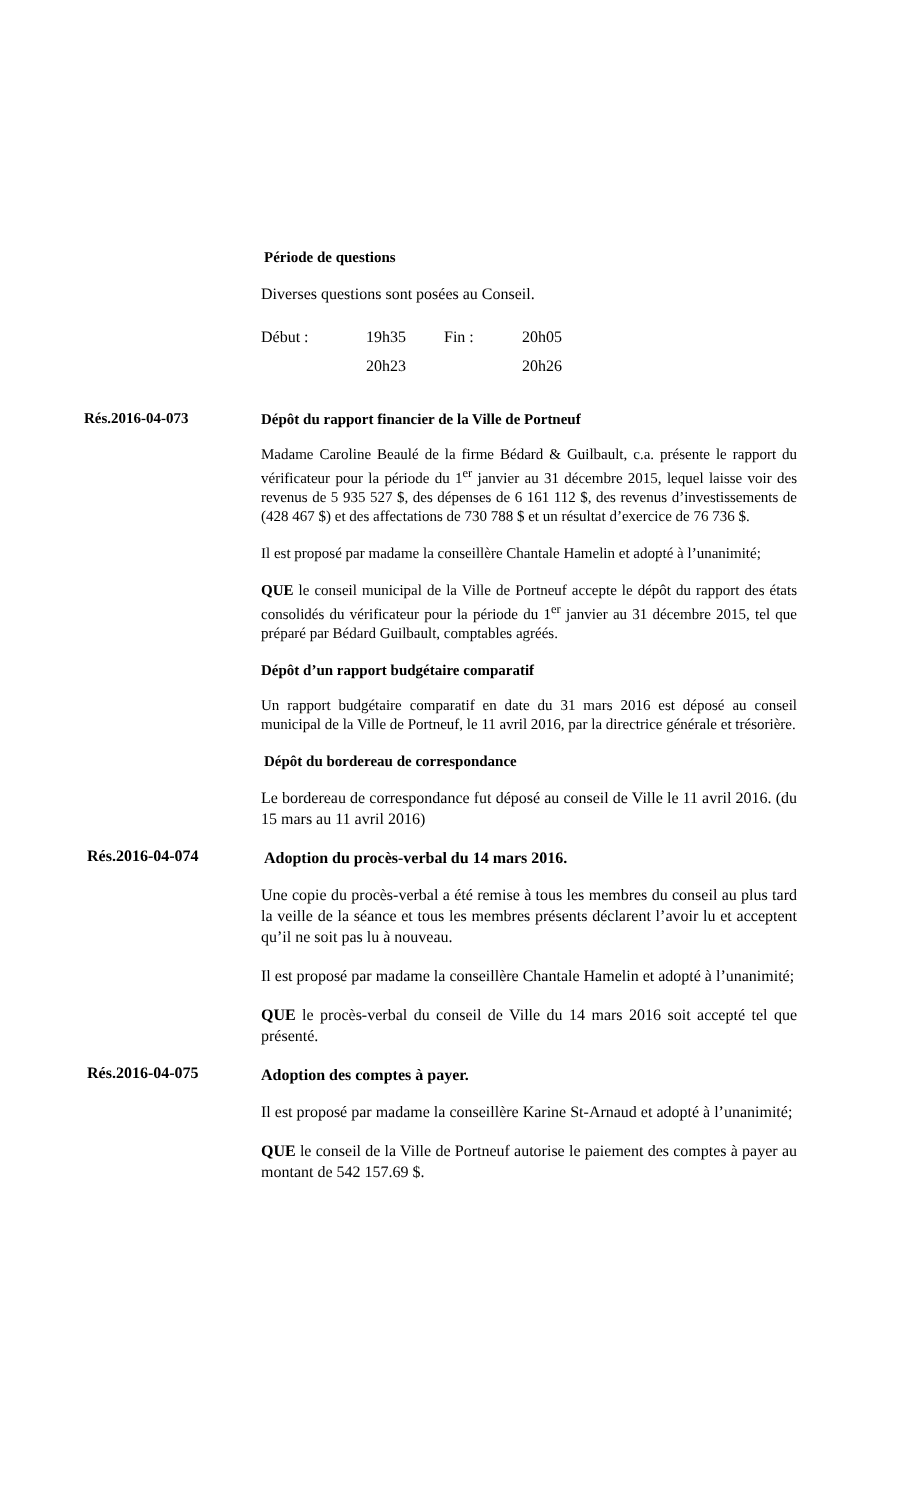Période de questions
Diverses questions sont posées au Conseil.
| Début : | 19h35 | Fin : | 20h05 |
| | 20h23 | | 20h26 |
Rés.2016-04-073
Dépôt du rapport financier de la Ville de Portneuf
Madame Caroline Beaulé de la firme Bédard & Guilbault, c.a. présente le rapport du vérificateur pour la période du 1<sup>er</sup> janvier au 31 décembre 2015, lequel laisse voir des revenus de 5 935 527 $, des dépenses de 6 161 112 $, des revenus d’investissements de (428 467 $) et des affectations de 730 788 $ et un résultat d’exercice de 76 736 $.
Il est proposé par madame la conseillère Chantale Hamelin et adopté à l’unanimité;
QUE le conseil municipal de la Ville de Portneuf accepte le dépôt du rapport des états consolidés du vérificateur pour la période du 1<sup>er</sup> janvier au 31 décembre 2015, tel que préparé par Bédard Guilbault, comptables agréés.
Dépôt d’un rapport budgétaire comparatif
Un rapport budgétaire comparatif en date du 31 mars 2016 est déposé au conseil municipal de la Ville de Portneuf, le 11 avril 2016, par la directrice générale et trésorière.
Dépôt du bordereau de correspondance
Le bordereau de correspondance fut déposé au conseil de Ville le 11 avril 2016. (du 15 mars au 11 avril 2016)
Rés.2016-04-074
Adoption du procès-verbal du 14 mars 2016.
Une copie du procès-verbal a été remise à tous les membres du conseil au plus tard la veille de la séance et tous les membres présents déclarent l’avoir lu et acceptent qu’il ne soit pas lu à nouveau.
Il est proposé par madame la conseillère Chantale Hamelin et adopté à l’unanimité;
QUE le procès-verbal du conseil de Ville du 14 mars 2016 soit accepté tel que présenté.
Rés.2016-04-075
Adoption des comptes à payer.
Il est proposé par madame la conseillère Karine St-Arnaud et adopté à l’unanimité;
QUE le conseil de la Ville de Portneuf autorise le paiement des comptes à payer au montant de 542 157.69 $.